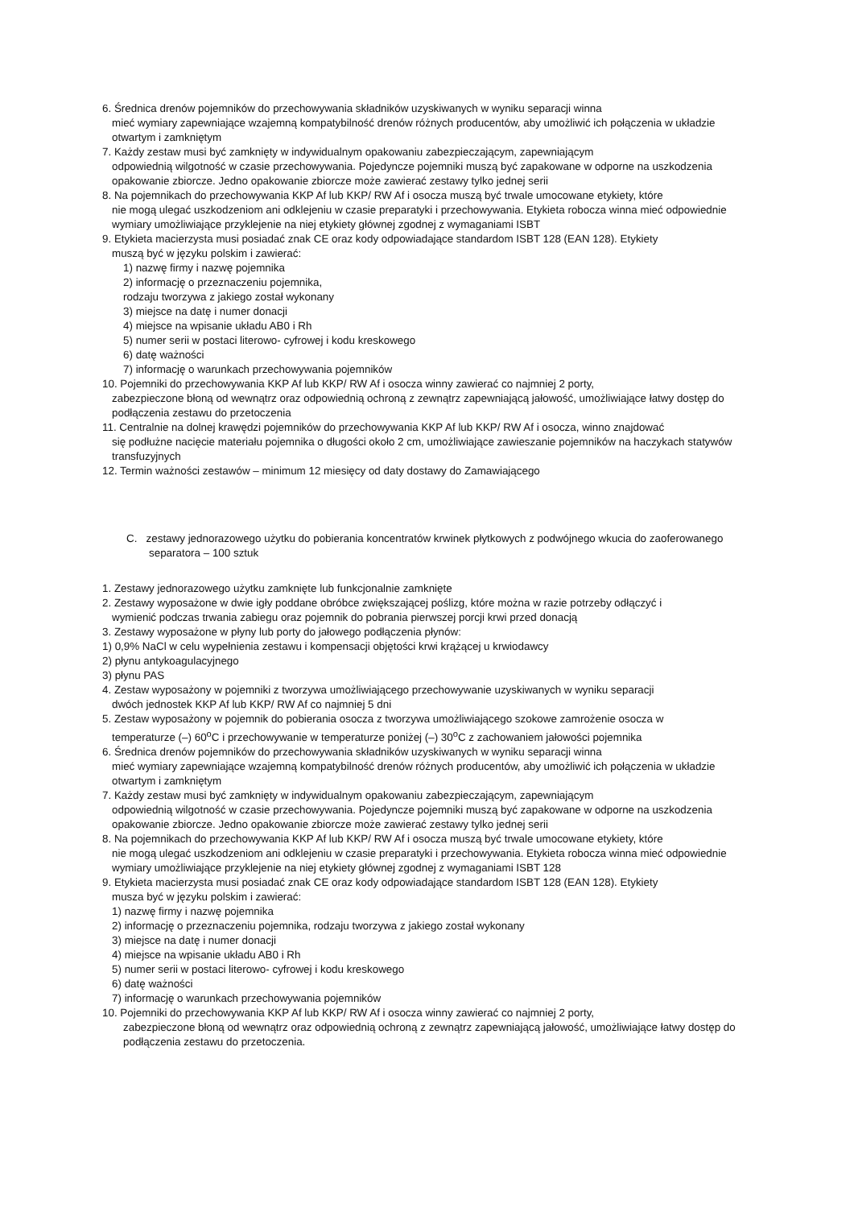6. Średnica drenów pojemników do przechowywania składników uzyskiwanych w wyniku separacji winna
mieć wymiary zapewniające wzajemną kompatybilność drenów różnych producentów, aby umożliwić ich połączenia w układzie otwartym i zamkniętym
7. Każdy zestaw musi być zamknięty w indywidualnym opakowaniu zabezpieczającym, zapewniającym
odpowiednią wilgotność w czasie przechowywania. Pojedyncze pojemniki muszą być zapakowane w odporne na uszkodzenia opakowanie zbiorcze. Jedno opakowanie zbiorcze może zawierać zestawy tylko jednej serii
8. Na pojemnikach do przechowywania KKP Af lub KKP/ RW Af i osocza muszą być trwale umocowane etykiety, które
nie mogą ulegać uszkodzeniom ani odklejeniu w czasie preparatyki i przechowywania. Etykieta robocza winna mieć odpowiednie wymiary umożliwiające przyklejenie na niej etykiety głównej zgodnej z wymaganiami ISBT
9. Etykieta macierzysta musi posiadać znak CE oraz kody odpowiadające standardom ISBT 128 (EAN 128). Etykiety
muszą być w języku polskim i zawierać:
1) nazwę firmy i nazwę pojemnika
2) informację o przeznaczeniu pojemnika,
rodzaju tworzywa z jakiego został wykonany
3) miejsce na datę i numer donacji
4) miejsce na wpisanie układu AB0 i Rh
5) numer serii w postaci literowo- cyfrowej i kodu kreskowego
6) datę ważności
7) informację o warunkach przechowywania pojemników
10. Pojemniki do przechowywania KKP Af lub KKP/ RW Af i osocza winny zawierać co najmniej 2 porty,
zabezpieczone błoną od wewnątrz oraz odpowiednią ochroną z zewnątrz zapewniającą jałowość, umożliwiające łatwy dostęp do podłączenia zestawu do przetoczenia
11. Centralnie na dolnej krawędzi pojemników do przechowywania KKP Af lub KKP/ RW Af i osocza, winno znajdować
się podłużne nacięcie materiału pojemnika o długości około 2 cm, umożliwiające zawieszanie pojemników na haczykach statywów transfuzyjnych
12. Termin ważności zestawów – minimum 12 miesięcy od daty dostawy do Zamawiającego
C. zestawy jednorazowego użytku do pobierania koncentratów krwinek płytkowych z podwójnego wkucia do zaoferowanego separatora – 100 sztuk
1. Zestawy jednorazowego użytku zamknięte lub funkcjonalnie zamknięte
2. Zestawy wyposażone w dwie igły poddane obróbce zwiększającej poślizg, które można w razie potrzeby odłączyć i
wymienić podczas trwania zabiegu oraz pojemnik do pobrania pierwszej porcji krwi przed donacją
3. Zestawy wyposażone w płyny lub porty do jałowego podłączenia płynów:
1) 0,9% NaCl w celu wypełnienia zestawu i kompensacji objętości krwi krążącej u krwiodawcy
2) płynu antykoagulacyjnego
3) płynu PAS
4. Zestaw wyposażony w pojemniki z tworzywa umożliwiającego przechowywanie uzyskiwanych w wyniku separacji
dwóch jednostek KKP Af lub KKP/ RW Af co najmniej 5 dni
5. Zestaw wyposażony w pojemnik do pobierania osocza z tworzywa umożliwiającego szokowe zamrożenie osocza w
temperaturze (–) 60<sup>o</sup>C i przechowywanie w temperaturze poniżej (–) 30<sup>o</sup>C z zachowaniem jałowości pojemnika
6. Średnica drenów pojemników do przechowywania składników uzyskiwanych w wyniku separacji winna
mieć wymiary zapewniające wzajemną kompatybilność drenów różnych producentów, aby umożliwić ich połączenia w układzie otwartym i zamkniętym
7. Każdy zestaw musi być zamknięty w indywidualnym opakowaniu zabezpieczającym, zapewniającym
odpowiednią wilgotność w czasie przechowywania. Pojedyncze pojemniki muszą być zapakowane w odporne na uszkodzenia opakowanie zbiorcze. Jedno opakowanie zbiorcze może zawierać zestawy tylko jednej serii
8. Na pojemnikach do przechowywania KKP Af lub KKP/ RW Af i osocza muszą być trwale umocowane etykiety, które
nie mogą ulegać uszkodzeniom ani odklejeniu w czasie preparatyki i przechowywania. Etykieta robocza winna mieć odpowiednie wymiary umożliwiające przyklejenie na niej etykiety głównej zgodnej z wymaganiami ISBT 128
9. Etykieta macierzysta musi posiadać znak CE oraz kody odpowiadające standardom ISBT 128 (EAN 128). Etykiety
musza być w języku polskim i zawierać:
1) nazwę firmy i nazwę pojemnika
2) informację o przeznaczeniu pojemnika, rodzaju tworzywa z jakiego został wykonany
3) miejsce na datę i numer donacji
4) miejsce na wpisanie układu AB0 i Rh
5) numer serii w postaci literowo- cyfrowej i kodu kreskowego
6) datę ważności
7) informację o warunkach przechowywania pojemników
10. Pojemniki do przechowywania KKP Af lub KKP/ RW Af i osocza winny zawierać co najmniej 2 porty,
zabezpieczone błoną od wewnątrz oraz odpowiednią ochroną z zewnątrz zapewniającą jałowość, umożliwiające łatwy dostęp do podłączenia zestawu do przetoczenia.